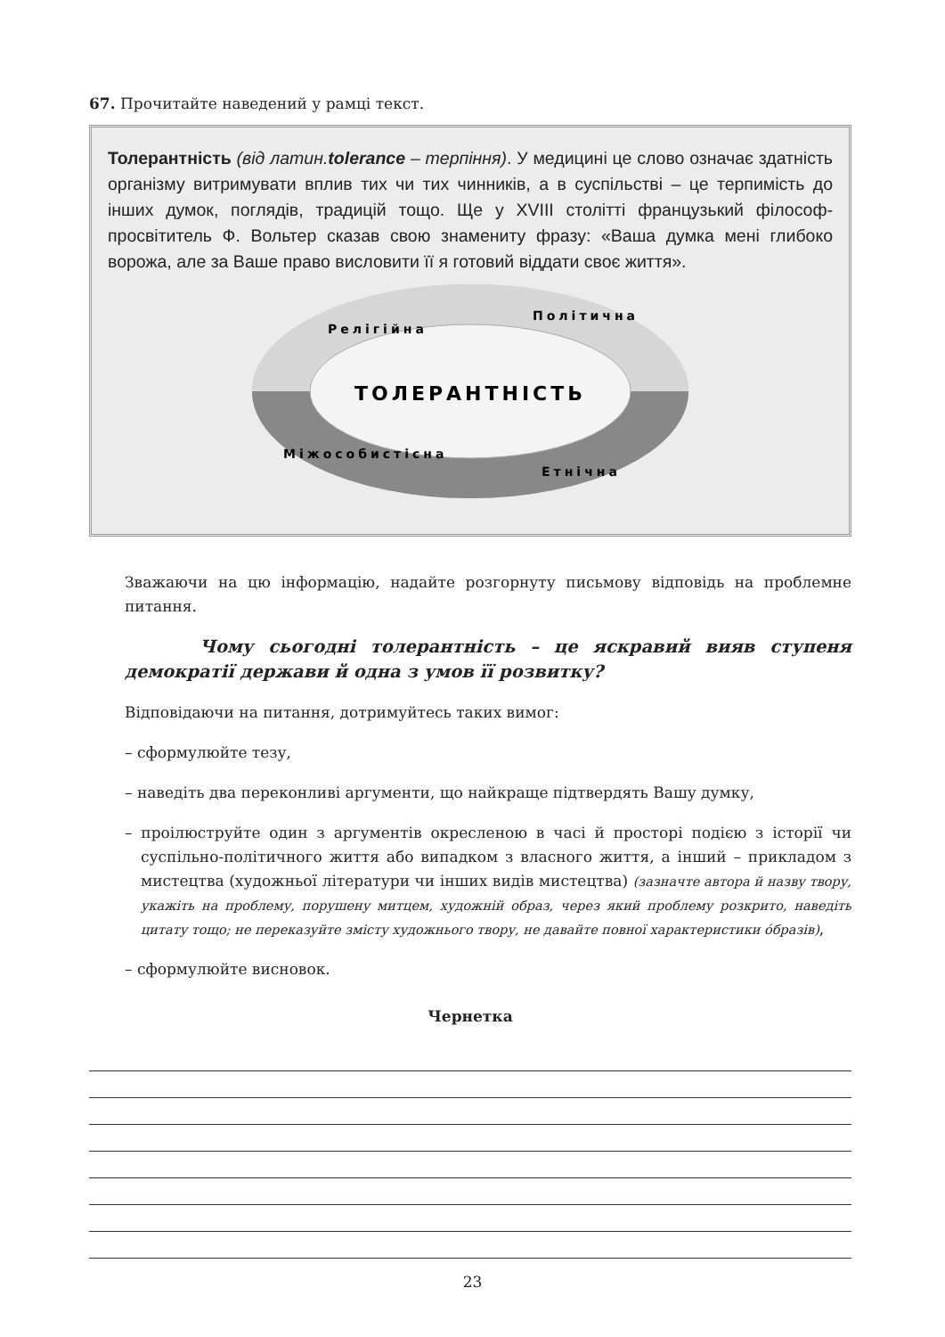67. Прочитайте наведений у рамці текст.
Толерантність (від латин.tolerance – терпіння). У медицині це слово означає здатність організму витримувати вплив тих чи тих чинників, а в суспільстві – це терпимість до інших думок, поглядів, традицій тощо. Ще у XVIII столітті французький філософ-просвітитель Ф. Вольтер сказав свою знамениту фразу: «Ваша думка мені глибоко ворожа, але за Ваше право висловити її я готовий віддати своє життя».
ТОЛЕРАНТНІСТЬ
Релігійна
Політична
Міжособистісна
Етнічна
Зважаючи на цю інформацію, надайте розгорнуту письмову відповідь на проблемне питання.
Чому сьогодні толерантність – це яскравий вияв ступеня демократії держави й одна з умов її розвитку?
Відповідаючи на питання, дотримуйтесь таких вимог:
– сформулюйте тезу,
– наведіть два переконливі аргументи, що найкраще підтвердять Вашу думку,
– проілюструйте один з аргументів окресленою в часі й просторі подією з історії чи суспільно-політичного життя або випадком з власного життя, а інший – прикладом з мистецтва (художньої літератури чи інших видів мистецтва) (зазначте автора й назву твору, укажіть на проблему, порушену митцем, художній образ, через який проблему розкрито, наведіть цитату тощо; не переказуйте змісту художнього твору, не давайте повної характеристики óбразів),
– сформулюйте висновок.
Чернетка
23